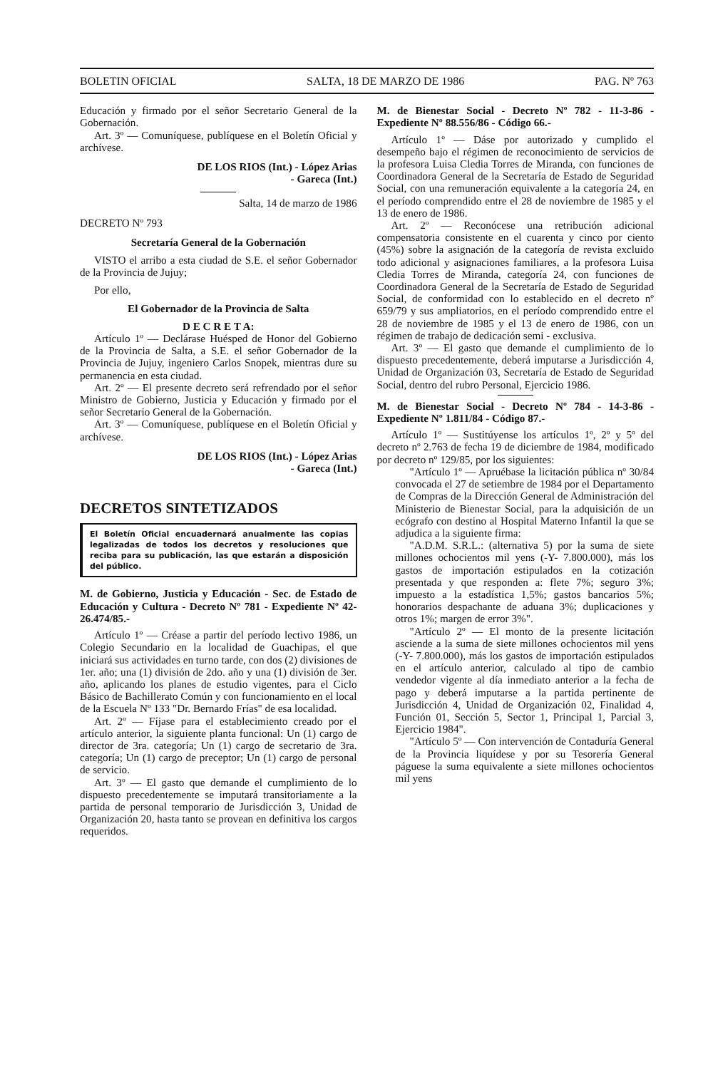BOLETIN OFICIAL SALTA, 18 DE MARZO DE 1986 PAG. Nº 763
Educación y firmado por el señor Secretario General de la Gobernación.
Art. 3º — Comuníquese, publíquese en el Boletín Oficial y archívese.
DE LOS RIOS (Int.) - López Arias
- Gareca (Int.)
Salta, 14 de marzo de 1986
DECRETO Nº 793
Secretaría General de la Gobernación
VISTO el arribo a esta ciudad de S.E. el señor Gobernador de la Provincia de Jujuy;
Por ello,
El Gobernador de la Provincia de Salta
D E C R E T A:
Artículo 1º — Declárase Huésped de Honor del Gobierno de la Provincia de Salta, a S.E. el señor Gobernador de la Provincia de Jujuy, ingeniero Carlos Snopek, mientras dure su permanencia en esta ciudad.
Art. 2º — El presente decreto será refrendado por el señor Ministro de Gobierno, Justicia y Educación y firmado por el señor Secretario General de la Gobernación.
Art. 3º — Comuníquese, publíquese en el Boletín Oficial y archívese.
DE LOS RIOS (Int.) - López Arias
- Gareca (Int.)
DECRETOS SINTETIZADOS
El Boletín Oficial encuadernará anualmente las copias legalizadas de todos los decretos y resoluciones que reciba para su publicación, las que estarán a disposición del público.
M. de Gobierno, Justicia y Educación - Sec. de Estado de Educación y Cultura - Decreto Nº 781 - Expediente Nº 42-26.474/85.-
Artículo 1º — Créase a partir del período lectivo 1986, un Colegio Secundario en la localidad de Guachipas, el que iniciará sus actividades en turno tarde, con dos (2) divisiones de 1er. año; una (1) división de 2do. año y una (1) división de 3er. año, aplicando los planes de estudio vigentes, para el Ciclo Básico de Bachillerato Común y con funcionamiento en el local de la Escuela Nº 133 "Dr. Bernardo Frías" de esa localidad.
Art. 2º — Fíjase para el establecimiento creado por el artículo anterior, la siguiente planta funcional: Un (1) cargo de director de 3ra. categoría; Un (1) cargo de secretario de 3ra. categoría; Un (1) cargo de preceptor; Un (1) cargo de personal de servicio.
Art. 3º — El gasto que demande el cumplimiento de lo dispuesto precedentemente se imputará transitoriamente a la partida de personal temporario de Jurisdicción 3, Unidad de Organización 20, hasta tanto se provean en definitiva los cargos requeridos.
M. de Bienestar Social - Decreto Nº 782 - 11-3-86 - Expediente Nº 88.556/86 - Código 66.-
Artículo 1º — Dáse por autorizado y cumplido el desempeño bajo el régimen de reconocimiento de servicios de la profesora Luisa Cledia Torres de Miranda, con funciones de Coordinadora General de la Secretaría de Estado de Seguridad Social, con una remuneración equivalente a la categoría 24, en el período comprendido entre el 28 de noviembre de 1985 y el 13 de enero de 1986.
Art. 2º — Reconócese una retribución adicional compensatoria consistente en el cuarenta y cinco por ciento (45%) sobre la asignación de la categoría de revista excluido todo adicional y asignaciones familiares, a la profesora Luisa Cledia Torres de Miranda, categoría 24, con funciones de Coordinadora General de la Secretaría de Estado de Seguridad Social, de conformidad con lo establecido en el decreto nº 659/79 y sus ampliatorios, en el período comprendido entre el 28 de noviembre de 1985 y el 13 de enero de 1986, con un régimen de trabajo de dedicación semi - exclusiva.
Art. 3º — El gasto que demande el cumplimiento de lo dispuesto precedentemente, deberá imputarse a Jurisdicción 4, Unidad de Organización 03, Secretaría de Estado de Seguridad Social, dentro del rubro Personal, Ejercicio 1986.
M. de Bienestar Social - Decreto Nº 784 - 14-3-86 - Expediente Nº 1.811/84 - Código 87.-
Artículo 1º — Sustitúyense los artículos 1º, 2º y 5º del decreto nº 2.763 de fecha 19 de diciembre de 1984, modificado por decreto nº 129/85, por los siguientes:
"Artículo 1º — Apruébase la licitación pública nº 30/84 convocada el 27 de setiembre de 1984 por el Departamento de Compras de la Dirección General de Administración del Ministerio de Bienestar Social, para la adquisición de un ecógrafo con destino al Hospital Materno Infantil la que se adjudica a la siguiente firma:
"A.D.M. S.R.L.: (alternativa 5) por la suma de siete millones ochocientos mil yens (-Y- 7.800.000), más los gastos de importación estipulados en la cotización presentada y que responden a: flete 7%; seguro 3%; impuesto a la estadística 1,5%; gastos bancarios 5%; honorarios despachante de aduana 3%; duplicaciones y otros 1%; margen de error 3%".
"Artículo 2º — El monto de la presente licitación asciende a la suma de siete millones ochocientos mil yens (-Y- 7.800.000), más los gastos de importación estipulados en el artículo anterior, calculado al tipo de cambio vendedor vigente al día inmediato anterior a la fecha de pago y deberá imputarse a la partida pertinente de Jurisdicción 4, Unidad de Organización 02, Finalidad 4, Función 01, Sección 5, Sector 1, Principal 1, Parcial 3, Ejercicio 1984".
"Artículo 5º — Con intervención de Contaduría General de la Provincia liquídese y por su Tesorería General páguese la suma equivalente a siete millones ochocientos mil yens